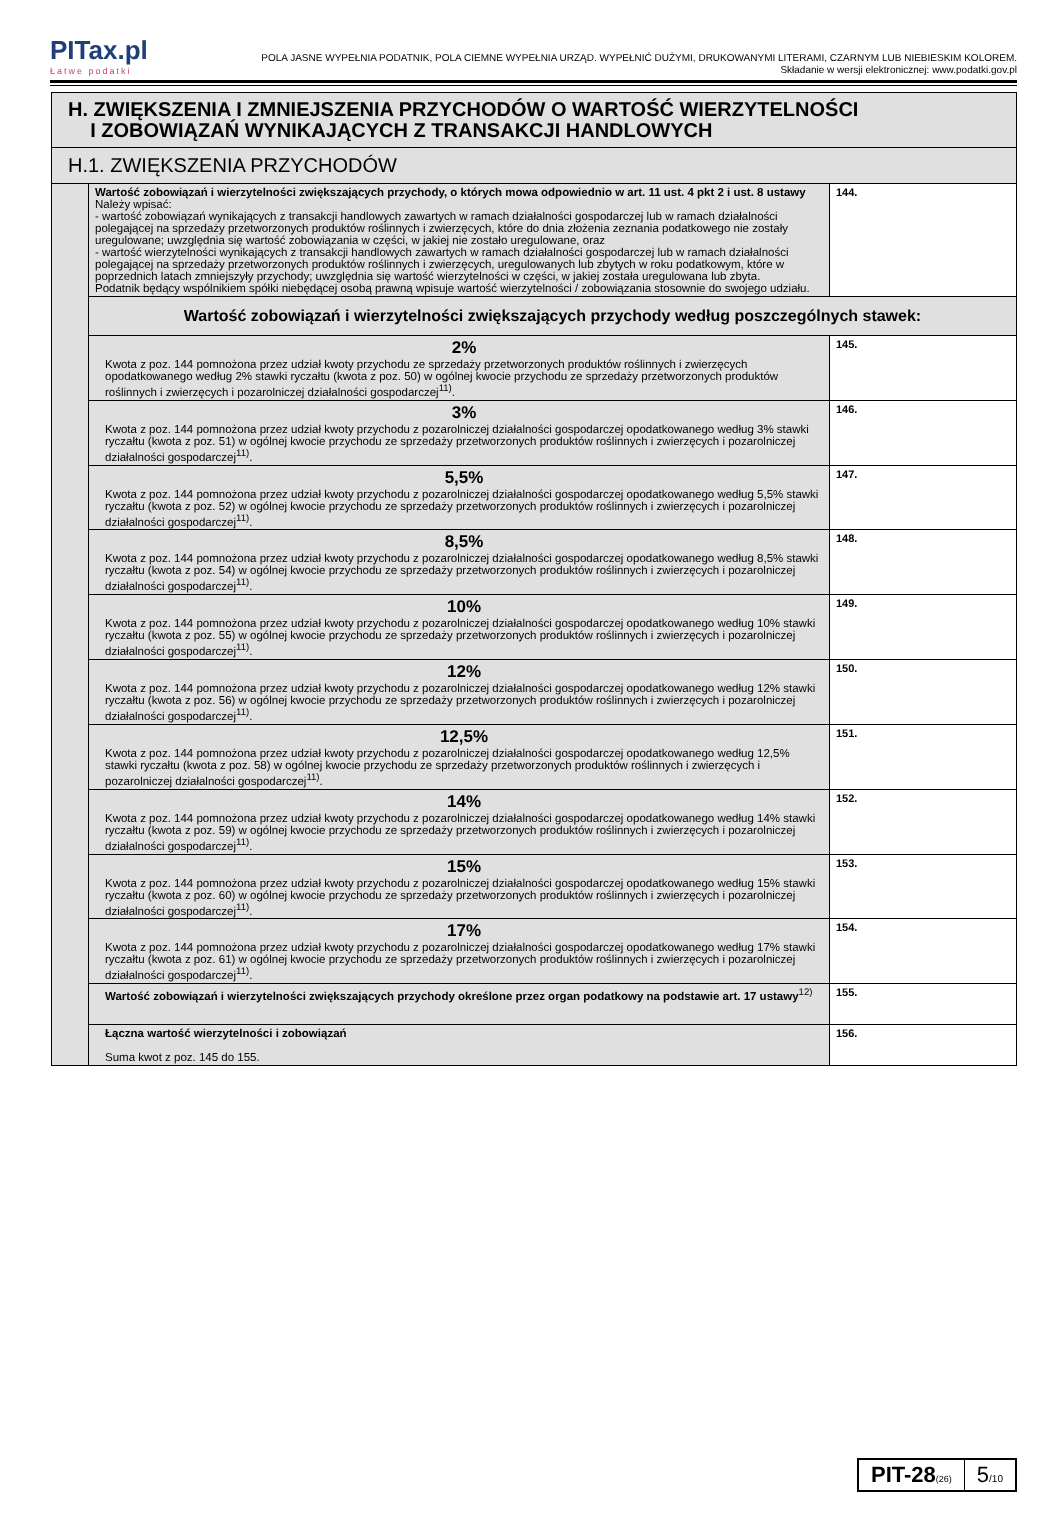PITax.pl
Łatwe podatki
POLA JASNE WYPEŁNIA PODATNIK, POLA CIEMNE WYPEŁNIA URZĄD. WYPEŁNIĆ DUŻYMI, DRUKOWANYMI LITERAMI, CZARNYM LUB NIEBIESKIM KOLOREM.
Składanie w wersji elektronicznej: www.podatki.gov.pl
| H. ZWIĘKSZENIA I ZMNIEJSZENIA PRZYCHODÓW O WARTOŚĆ WIERZYTELNOŚCI I ZOBOWIĄZAŃ WYNIKAJĄCYCH Z TRANSAKCJI HANDLOWYCH | | |
| H.1. ZWIĘKSZENIA PRZYCHODÓW | | |
| | Wartość zobowiązań i wierzytelności zwiększających przychody, o których mowa odpowiednio w art. 11 ust. 4 pkt 2 i ust. 8 ustawy Należy wpisać: - wartość zobowiązań wynikających z transakcji handlowych zawartych w ramach działalności gospodarczej lub w ramach działalności polegającej na sprzedaży przetworzonych produktów roślinnych i zwierzęcych, które do dnia złożenia zeznania podatkowego nie zostały uregulowane; uwzględnia się wartość zobowiązania w części, w jakiej nie zostało uregulowane, oraz - wartość wierzytelności wynikających z transakcji handlowych zawartych w ramach działalności gospodarczej lub w ramach działalności polegającej na sprzedaży przetworzonych produktów roślinnych i zwierzęcych, uregulowanych lub zbytych w roku podatkowym, które w poprzednich latach zmniejszyły przychody; uwzględnia się wartość wierzytelności w części, w jakiej została uregulowana lub zbyta. Podatnik będący wspólnikiem spółki niebędącej osobą prawną wpisuje wartość wierzytelności / zobowiązania stosownie do swojego udziału. | 144. |
| | Wartość zobowiązań i wierzytelności zwiększających przychody według poszczególnych stawek: | |
| | 2% Kwota z poz. 144 pomnożona przez udział kwoty przychodu ze sprzedaży przetworzonych produktów roślinnych i zwierzęcych opodatkowanego według 2% stawki ryczałtu (kwota z poz. 50) w ogólnej kwocie przychodu ze sprzedaży przetworzonych produktów roślinnych i zwierzęcych i pozarolniczej działalności gospodarczej<sup>11)</sup>. | 145. |
| | 3% Kwota z poz. 144 pomnożona przez udział kwoty przychodu z pozarolniczej działalności gospodarczej opodatkowanego według 3% stawki ryczałtu (kwota z poz. 51) w ogólnej kwocie przychodu ze sprzedaży przetworzonych produktów roślinnych i zwierzęcych i pozarolniczej działalności gospodarczej<sup>11)</sup>. | 146. |
| | 5,5% Kwota z poz. 144 pomnożona przez udział kwoty przychodu z pozarolniczej działalności gospodarczej opodatkowanego według 5,5% stawki ryczałtu (kwota z poz. 52) w ogólnej kwocie przychodu ze sprzedaży przetworzonych produktów roślinnych i zwierzęcych i pozarolniczej działalności gospodarczej<sup>11)</sup>. | 147. |
| | 8,5% Kwota z poz. 144 pomnożona przez udział kwoty przychodu z pozarolniczej działalności gospodarczej opodatkowanego według 8,5% stawki ryczałtu (kwota z poz. 54) w ogólnej kwocie przychodu ze sprzedaży przetworzonych produktów roślinnych i zwierzęcych i pozarolniczej działalności gospodarczej<sup>11)</sup>. | 148. |
| | 10% Kwota z poz. 144 pomnożona przez udział kwoty przychodu z pozarolniczej działalności gospodarczej opodatkowanego według 10% stawki ryczałtu (kwota z poz. 55) w ogólnej kwocie przychodu ze sprzedaży przetworzonych produktów roślinnych i zwierzęcych i pozarolniczej działalności gospodarczej<sup>11)</sup>. | 149. |
| | 12% Kwota z poz. 144 pomnożona przez udział kwoty przychodu z pozarolniczej działalności gospodarczej opodatkowanego według 12% stawki ryczałtu (kwota z poz. 56) w ogólnej kwocie przychodu ze sprzedaży przetworzonych produktów roślinnych i zwierzęcych i pozarolniczej działalności gospodarczej<sup>11)</sup>. | 150. |
| | 12,5% Kwota z poz. 144 pomnożona przez udział kwoty przychodu z pozarolniczej działalności gospodarczej opodatkowanego według 12,5% stawki ryczałtu (kwota z poz. 58) w ogólnej kwocie przychodu ze sprzedaży przetworzonych produktów roślinnych i zwierzęcych i pozarolniczej działalności gospodarczej<sup>11)</sup>. | 151. |
| | 14% Kwota z poz. 144 pomnożona przez udział kwoty przychodu z pozarolniczej działalności gospodarczej opodatkowanego według 14% stawki ryczałtu (kwota z poz. 59) w ogólnej kwocie przychodu ze sprzedaży przetworzonych produktów roślinnych i zwierzęcych i pozarolniczej działalności gospodarczej<sup>11)</sup>. | 152. |
| | 15% Kwota z poz. 144 pomnożona przez udział kwoty przychodu z pozarolniczej działalności gospodarczej opodatkowanego według 15% stawki ryczałtu (kwota z poz. 60) w ogólnej kwocie przychodu ze sprzedaży przetworzonych produktów roślinnych i zwierzęcych i pozarolniczej działalności gospodarczej<sup>11)</sup>. | 153. |
| | 17% Kwota z poz. 144 pomnożona przez udział kwoty przychodu z pozarolniczej działalności gospodarczej opodatkowanego według 17% stawki ryczałtu (kwota z poz. 61) w ogólnej kwocie przychodu ze sprzedaży przetworzonych produktów roślinnych i zwierzęcych i pozarolniczej działalności gospodarczej<sup>11)</sup>. | 154. |
| | Wartość zobowiązań i wierzytelności zwiększających przychody określone przez organ podatkowy na podstawie art. 17 ustawy<sup>12)</sup> | 155. |
| | Łączna wartość wierzytelności i zobowiązań Suma kwot z poz. 145 do 155. | 156. |
PIT-28(26)
5/10